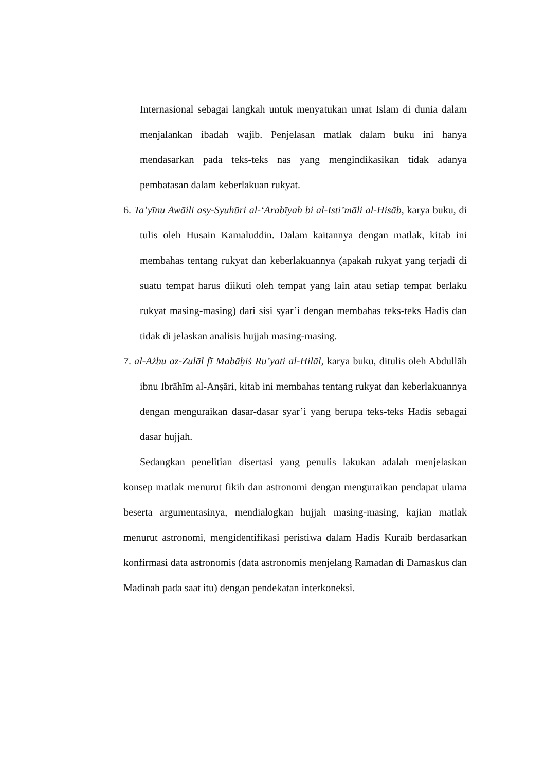Internasional sebagai langkah untuk menyatukan umat Islam di dunia dalam menjalankan ibadah wajib. Penjelasan matlak dalam buku ini hanya mendasarkan pada teks-teks nas yang mengindikasikan tidak adanya pembatasan dalam keberlakuan rukyat.
6. Ta’yīnu Awāili asy-Syuhūri al-‘Arabīyah bi al-Isti’māli al-Hisāb, karya buku, di tulis oleh Husain Kamaluddin. Dalam kaitannya dengan matlak, kitab ini membahas tentang rukyat dan keberlakuannya (apakah rukyat yang terjadi di suatu tempat harus diikuti oleh tempat yang lain atau setiap tempat berlaku rukyat masing-masing) dari sisi syar’i dengan membahas teks-teks Hadis dan tidak di jelaskan analisis hujjah masing-masing.
7. al-Ażbu az-Zulāl fī Mabāḥiṡ Ru’yati al-Hilāl, karya buku, ditulis oleh Abdullāh ibnu Ibrāhīm al-Anṣāri, kitab ini membahas tentang rukyat dan keberlakuannya dengan menguraikan dasar-dasar syar’i yang berupa teks-teks Hadis sebagai dasar hujjah.
Sedangkan penelitian disertasi yang penulis lakukan adalah menjelaskan konsep matlak menurut fikih dan astronomi dengan menguraikan pendapat ulama beserta argumentasinya, mendialogkan hujjah masing-masing, kajian matlak menurut astronomi, mengidentifikasi peristiwa dalam Hadis Kuraib berdasarkan konfirmasi data astronomis (data astronomis menjelang Ramadan di Damaskus dan Madinah pada saat itu) dengan pendekatan interkoneksi.